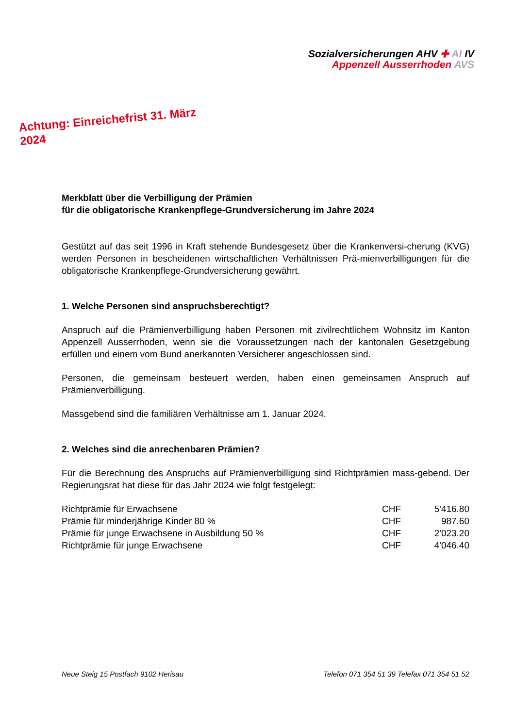Sozialversicherungen AHV ✚ AI IV
Appenzell Ausserrhoden AVS
Achtung: Einreichefrist 31. März 2024
Merkblatt über die Verbilligung der Prämien
für die obligatorische Krankenpflege-Grundversicherung im Jahre 2024
Gestützt auf das seit 1996 in Kraft stehende Bundesgesetz über die Krankenversi-cherung (KVG) werden Personen in bescheidenen wirtschaftlichen Verhältnissen Prä-mienverbilligungen für die obligatorische Krankenpflege-Grundversicherung gewährt.
1. Welche Personen sind anspruchsberechtigt?
Anspruch auf die Prämienverbilligung haben Personen mit zivilrechtlichem Wohnsitz im Kanton Appenzell Ausserrhoden, wenn sie die Voraussetzungen nach der kantonalen Gesetzgebung erfüllen und einem vom Bund anerkannten Versicherer angeschlossen sind.
Personen, die gemeinsam besteuert werden, haben einen gemeinsamen Anspruch auf Prämienverbilligung.
Massgebend sind die familiären Verhältnisse am 1. Januar 2024.
2. Welches sind die anrechenbaren Prämien?
Für die Berechnung des Anspruchs auf Prämienverbilligung sind Richtprämien mass-gebend. Der Regierungsrat hat diese für das Jahr 2024 wie folgt festgelegt:
| Richtprämie für Erwachsene | CHF | 5'416.80 |
| Prämie für minderjährige Kinder 80 % | CHF | 987.60 |
| Prämie für junge Erwachsene in Ausbildung 50 % | CHF | 2'023.20 |
| Richtprämie für junge Erwachsene | CHF | 4'046.40 |
Neue Steig 15 Postfach 9102 Herisau Telefon 071 354 51 39 Telefax 071 354 51 52